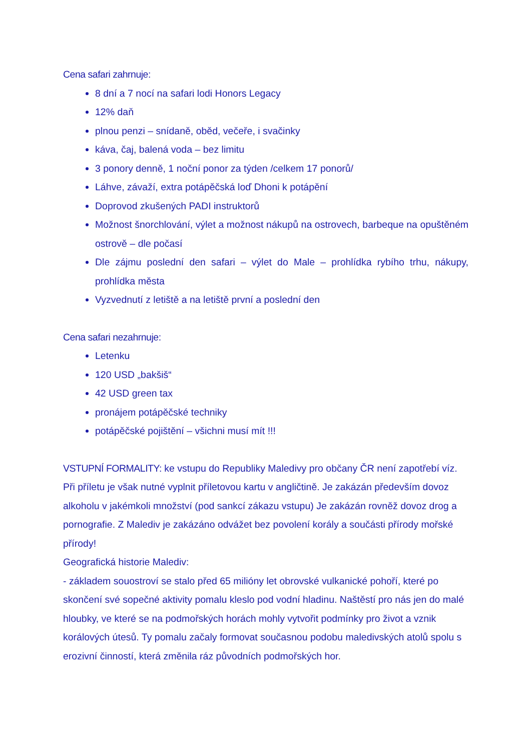Cena safari zahrnuje:
8 dní a 7 nocí na safari lodi Honors Legacy
12% daň
plnou penzi – snídaně, oběd, večeře, i svačinky
káva, čaj, balená voda – bez limitu
3 ponory denně, 1 noční ponor za týden /celkem 17 ponorů/
Láhve, závaží, extra potápěčská loď Dhoni k potápění
Doprovod zkušených PADI instruktorů
Možnost šnorchlování, výlet a možnost nákupů na ostrovech, barbeque na opuštěném ostrově – dle počasí
Dle zájmu poslední den safari – výlet do Male – prohlídka rybího trhu, nákupy, prohlídka města
Vyzvednutí z letiště a na letiště první a poslední den
Cena safari nezahrnuje:
Letenku
120 USD „bakšiš“
42 USD green tax
pronájem potápěčské techniky
potápěčské pojištění – všichni musí mít !!!
VSTUPNÍ FORMALITY: ke vstupu do Republiky Maledivy pro občany ČR není zapotřebí víz. Při příletu je však nutné vyplnit příletovou kartu v angličtině. Je zakázán především dovoz alkoholu v jakémkoli množství (pod sankcí zákazu vstupu) Je zakázán rovněž dovoz drog a pornografie. Z Malediv je zakázáno odvážet bez povolení korály a součásti přírody mořské přírody!
Geografická historie Malediv:
- základem souostroví se stalo před 65 milióny let obrovské vulkanické pohoří, které po skončení své sopečné aktivity pomalu kleslo pod vodní hladinu. Naštěstí pro nás jen do malé hloubky, ve které se na podmořských horách mohly vytvořit podmínky pro život a vznik korálových útesů. Ty pomalu začaly formovat současnou podobu maledivských atolů spolu s erozivní činností, která změnila ráz původních podmořských hor.